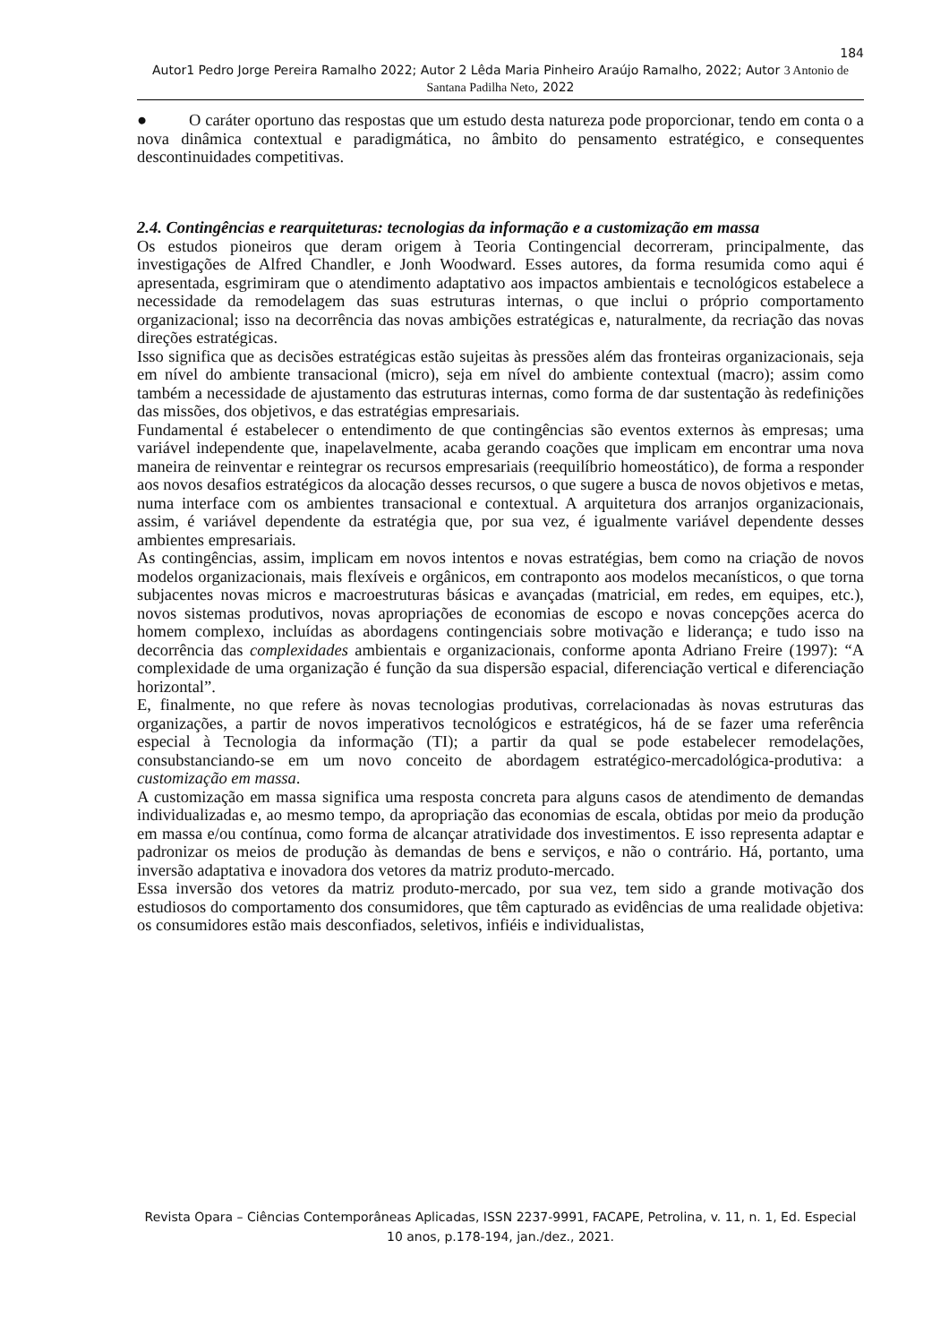184
Autor1 Pedro Jorge Pereira Ramalho 2022; Autor 2 Lêda Maria Pinheiro Araújo Ramalho, 2022; Autor 3 Antonio de Santana Padilha Neto, 2022
● O caráter oportuno das respostas que um estudo desta natureza pode proporcionar, tendo em conta o a nova dinâmica contextual e paradigmática, no âmbito do pensamento estratégico, e consequentes descontinuidades competitivas.
2.4. Contingências e rearquiteturas: tecnologias da informação e a customização em massa
Os estudos pioneiros que deram origem à Teoria Contingencial decorreram, principalmente, das investigações de Alfred Chandler, e Jonh Woodward. Esses autores, da forma resumida como aqui é apresentada, esgrimiram que o atendimento adaptativo aos impactos ambientais e tecnológicos estabelece a necessidade da remodelagem das suas estruturas internas, o que inclui o próprio comportamento organizacional; isso na decorrência das novas ambições estratégicas e, naturalmente, da recriação das novas direções estratégicas.
Isso significa que as decisões estratégicas estão sujeitas às pressões além das fronteiras organizacionais, seja em nível do ambiente transacional (micro), seja em nível do ambiente contextual (macro); assim como também a necessidade de ajustamento das estruturas internas, como forma de dar sustentação às redefinições das missões, dos objetivos, e das estratégias empresariais.
Fundamental é estabelecer o entendimento de que contingências são eventos externos às empresas; uma variável independente que, inapelavelmente, acaba gerando coações que implicam em encontrar uma nova maneira de reinventar e reintegrar os recursos empresariais (reequilíbrio homeostático), de forma a responder aos novos desafios estratégicos da alocação desses recursos, o que sugere a busca de novos objetivos e metas, numa interface com os ambientes transacional e contextual. A arquitetura dos arranjos organizacionais, assim, é variável dependente da estratégia que, por sua vez, é igualmente variável dependente desses ambientes empresariais.
As contingências, assim, implicam em novos intentos e novas estratégias, bem como na criação de novos modelos organizacionais, mais flexíveis e orgânicos, em contraponto aos modelos mecanísticos, o que torna subjacentes novas micros e macroestruturas básicas e avançadas (matricial, em redes, em equipes, etc.), novos sistemas produtivos, novas apropriações de economias de escopo e novas concepções acerca do homem complexo, incluídas as abordagens contingenciais sobre motivação e liderança; e tudo isso na decorrência das complexidades ambientais e organizacionais, conforme aponta Adriano Freire (1997): “A complexidade de uma organização é função da sua dispersão espacial, diferenciação vertical e diferenciação horizontal”.
E, finalmente, no que refere às novas tecnologias produtivas, correlacionadas às novas estruturas das organizações, a partir de novos imperativos tecnológicos e estratégicos, há de se fazer uma referência especial à Tecnologia da informação (TI); a partir da qual se pode estabelecer remodelações, consubstanciando-se em um novo conceito de abordagem estratégico-mercadológica-produtiva: a customização em massa.
A customização em massa significa uma resposta concreta para alguns casos de atendimento de demandas individualizadas e, ao mesmo tempo, da apropriação das economias de escala, obtidas por meio da produção em massa e/ou contínua, como forma de alcançar atratividade dos investimentos. E isso representa adaptar e padronizar os meios de produção às demandas de bens e serviços, e não o contrário. Há, portanto, uma inversão adaptativa e inovadora dos vetores da matriz produto-mercado.
Essa inversão dos vetores da matriz produto-mercado, por sua vez, tem sido a grande motivação dos estudiosos do comportamento dos consumidores, que têm capturado as evidências de uma realidade objetiva: os consumidores estão mais desconfiados, seletivos, infiéis e individualistas,
Revista Opara – Ciências Contemporâneas Aplicadas, ISSN 2237-9991, FACAPE, Petrolina, v. 11, n. 1, Ed. Especial 10 anos, p.178-194, jan./dez., 2021.